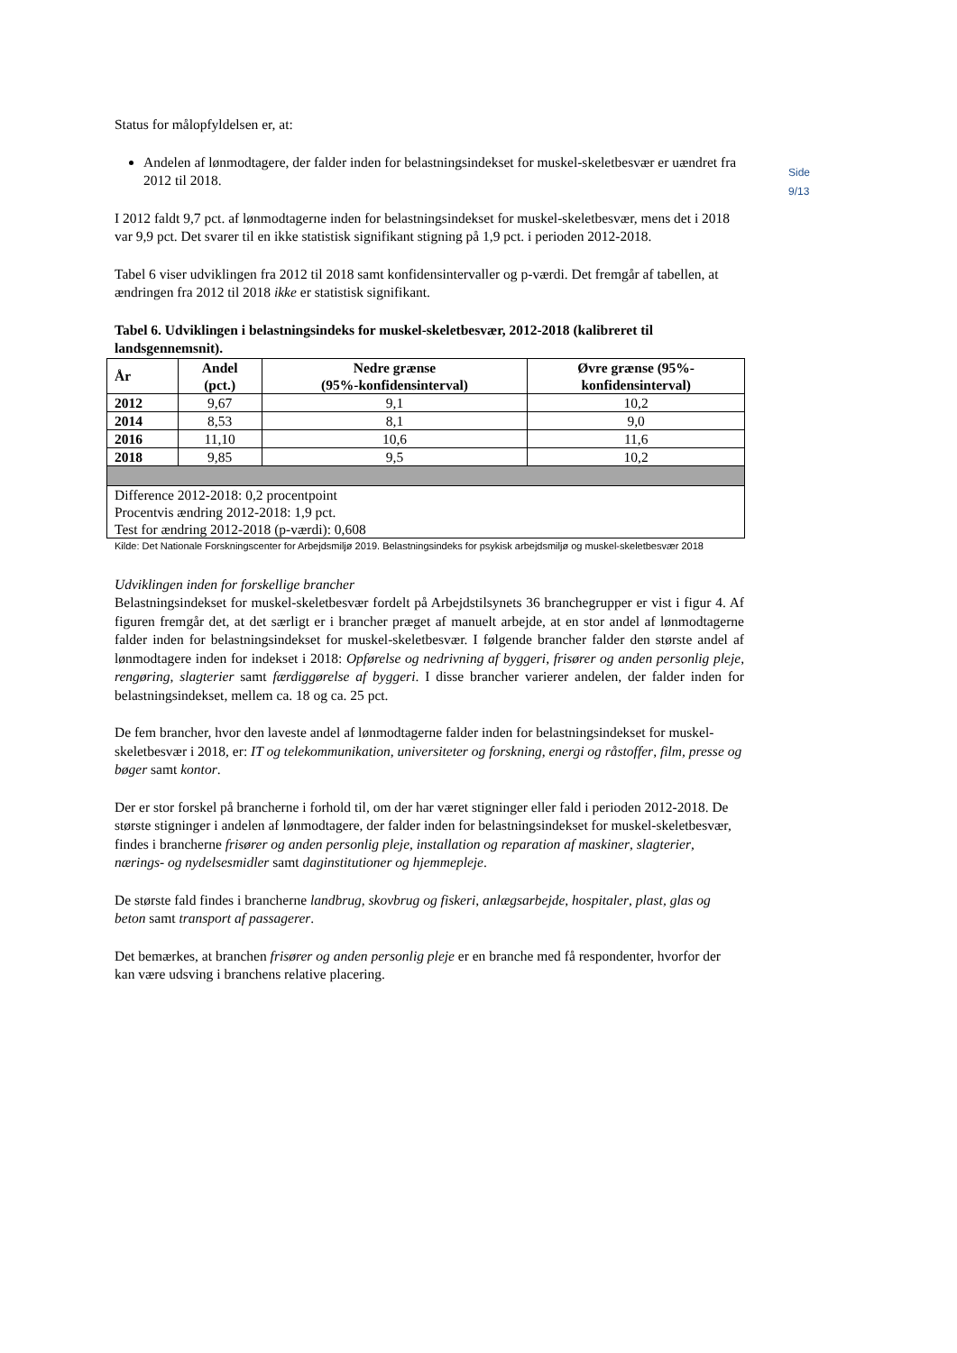Side 9/13
Status for målopfyldelsen er, at:
Andelen af lønmodtagere, der falder inden for belastningsindekset for muskel-skeletbesvær er uændret fra 2012 til 2018.
I 2012 faldt 9,7 pct. af lønmodtagerne inden for belastningsindekset for muskel-skeletbesvær, mens det i 2018 var 9,9 pct. Det svarer til en ikke statistisk signifikant stigning på 1,9 pct. i perioden 2012-2018.
Tabel 6 viser udviklingen fra 2012 til 2018 samt konfidensintervaller og p-værdi. Det fremgår af tabellen, at ændringen fra 2012 til 2018 ikke er statistisk signifikant.
Tabel 6. Udviklingen i belastningsindeks for muskel-skeletbesvær, 2012-2018 (kalibreret til landsgennemsnit).
| År | Andel (pct.) | Nedre grænse (95%-konfidensinterval) | Øvre grænse (95%- konfidensinterval) |
| --- | --- | --- | --- |
| 2012 | 9,67 | 9,1 | 10,2 |
| 2014 | 8,53 | 8,1 | 9,0 |
| 2016 | 11,10 | 10,6 | 11,6 |
| 2018 | 9,85 | 9,5 | 10,2 |
| Difference 2012-2018: 0,2 procentpoint Procentvis ændring 2012-2018: 1,9 pct. Test for ændring 2012-2018 (p-værdi): 0,608 | | | |
Kilde: Det Nationale Forskningscenter for Arbejdsmiljø 2019. Belastningsindeks for psykisk arbejdsmiljø og muskel-skeletbesvær 2018
Udviklingen inden for forskellige brancher
Belastningsindekset for muskel-skeletbesvær fordelt på Arbejdstilsynets 36 branchegrupper er vist i figur 4. Af figuren fremgår det, at det særligt er i brancher præget af manuelt arbejde, at en stor andel af lønmodtagerne falder inden for belastningsindekset for muskel-skeletbesvær. I følgende brancher falder den største andel af lønmodtagere inden for indekset i 2018: Opførelse og nedrivning af byggeri, frisører og anden personlig pleje, rengøring, slagterier samt færdiggørelse af byggeri. I disse brancher varierer andelen, der falder inden for belastningsindekset, mellem ca. 18 og ca. 25 pct.
De fem brancher, hvor den laveste andel af lønmodtagerne falder inden for belastningsindekset for muskel-skeletbesvær i 2018, er: IT og telekommunikation, universiteter og forskning, energi og råstoffer, film, presse og bøger samt kontor.
Der er stor forskel på brancherne i forhold til, om der har været stigninger eller fald i perioden 2012-2018. De største stigninger i andelen af lønmodtagere, der falder inden for belastningsindekset for muskel-skeletbesvær, findes i brancherne frisører og anden personlig pleje, installation og reparation af maskiner, slagterier, nærings- og nydelsesmidler samt daginstitutioner og hjemmepleje.
De største fald findes i brancherne landbrug, skovbrug og fiskeri, anlægsarbejde, hospitaler, plast, glas og beton samt transport af passagerer.
Det bemærkes, at branchen frisører og anden personlig pleje er en branche med få respondenter, hvorfor der kan være udsving i branchens relative placering.